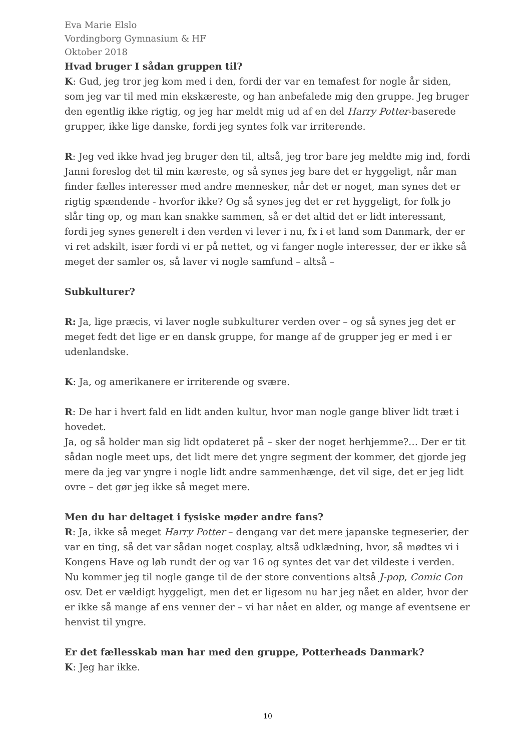Eva Marie Elslo
Vordingborg Gymnasium & HF
Oktober 2018
Hvad bruger I sådan gruppen til?
K: Gud, jeg tror jeg kom med i den, fordi der var en temafest for nogle år siden, som jeg var til med min ekskæreste, og han anbefalede mig den gruppe. Jeg bruger den egentlig ikke rigtig, og jeg har meldt mig ud af en del Harry Potter-baserede grupper, ikke lige danske, fordi jeg syntes folk var irriterende.
R: Jeg ved ikke hvad jeg bruger den til, altså, jeg tror bare jeg meldte mig ind, fordi Janni foreslog det til min kæreste, og så synes jeg bare det er hyggeligt, når man finder fælles interesser med andre mennesker, når det er noget, man synes det er rigtig spændende - hvorfor ikke? Og så synes jeg det er ret hyggeligt, for folk jo slår ting op, og man kan snakke sammen, så er det altid det er lidt interessant, fordi jeg synes generelt i den verden vi lever i nu, fx i et land som Danmark, der er vi ret adskilt, især fordi vi er på nettet, og vi fanger nogle interesser, der er ikke så meget der samler os, så laver vi nogle samfund – altså –
Subkulturer?
R: Ja, lige præcis, vi laver nogle subkulturer verden over – og så synes jeg det er meget fedt det lige er en dansk gruppe, for mange af de grupper jeg er med i er udenlandske.
K: Ja, og amerikanere er irriterende og svære.
R: De har i hvert fald en lidt anden kultur, hvor man nogle gange bliver lidt træt i hovedet.
Ja, og så holder man sig lidt opdateret på – sker der noget herhjemme?… Der er tit sådan nogle meet ups, det lidt mere det yngre segment der kommer, det gjorde jeg mere da jeg var yngre i nogle lidt andre sammenhænge, det vil sige, det er jeg lidt ovre – det gør jeg ikke så meget mere.
Men du har deltaget i fysiske møder andre fans?
R: Ja, ikke så meget Harry Potter – dengang var det mere japanske tegneserier, der var en ting, så det var sådan noget cosplay, altså udklædning, hvor, så mødtes vi i Kongens Have og løb rundt der og var 16 og syntes det var det vildeste i verden. Nu kommer jeg til nogle gange til de der store conventions altså J-pop, Comic Con osv. Det er vældigt hyggeligt, men det er ligesom nu har jeg nået en alder, hvor der er ikke så mange af ens venner der – vi har nået en alder, og mange af eventsene er henvist til yngre.
Er det fællesskab man har med den gruppe, Potterheads Danmark?
K: Jeg har ikke.
10